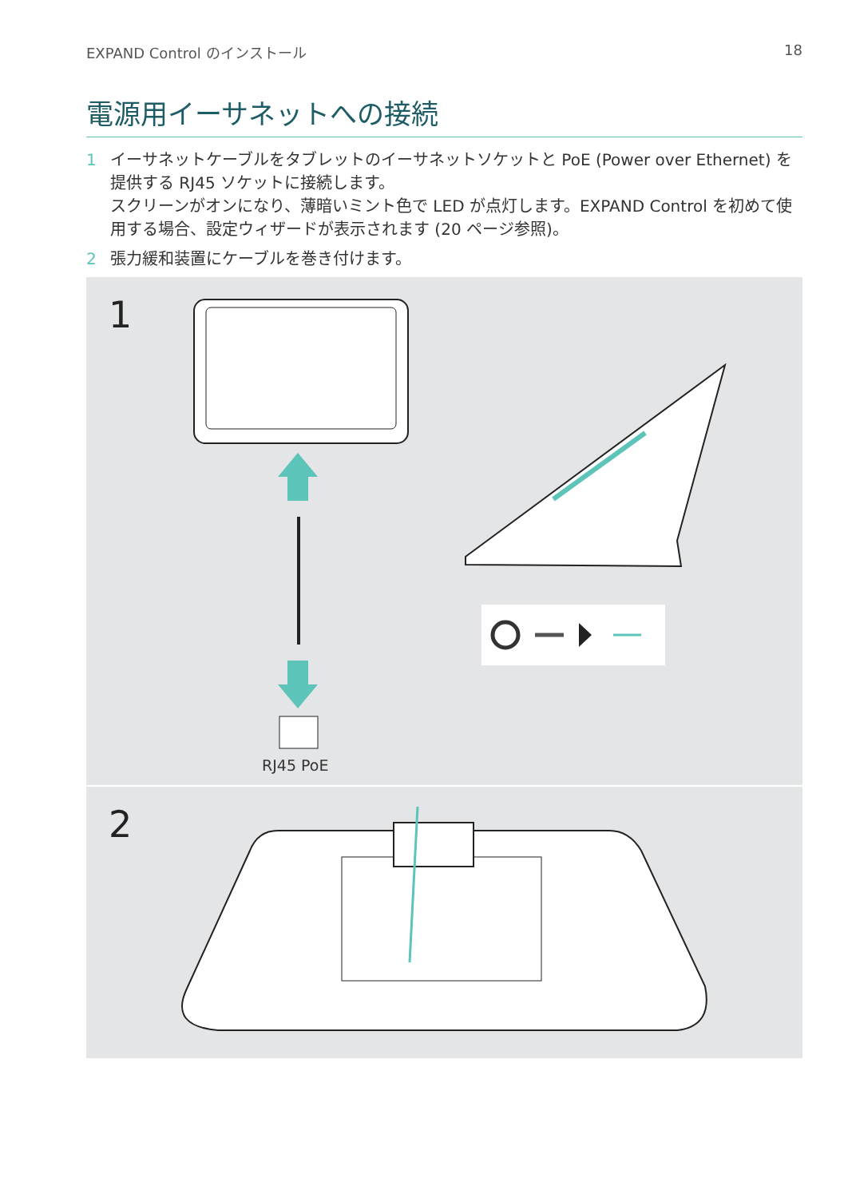EXPAND Control のインストール 18
電源用イーサネットへの接続
1 イーサネットケーブルをタブレットのイーサネットソケットと PoE (Power over Ethernet) を提供する RJ45 ソケットに接続します。
スクリーンがオンになり、薄暗いミント色で LED が点灯します。EXPAND Control を初めて使用する場合、設定ウィザードが表示されます (20 ページ参照)。
2 張力緩和装置にケーブルを巻き付けます。
1
RJ45 PoE
2